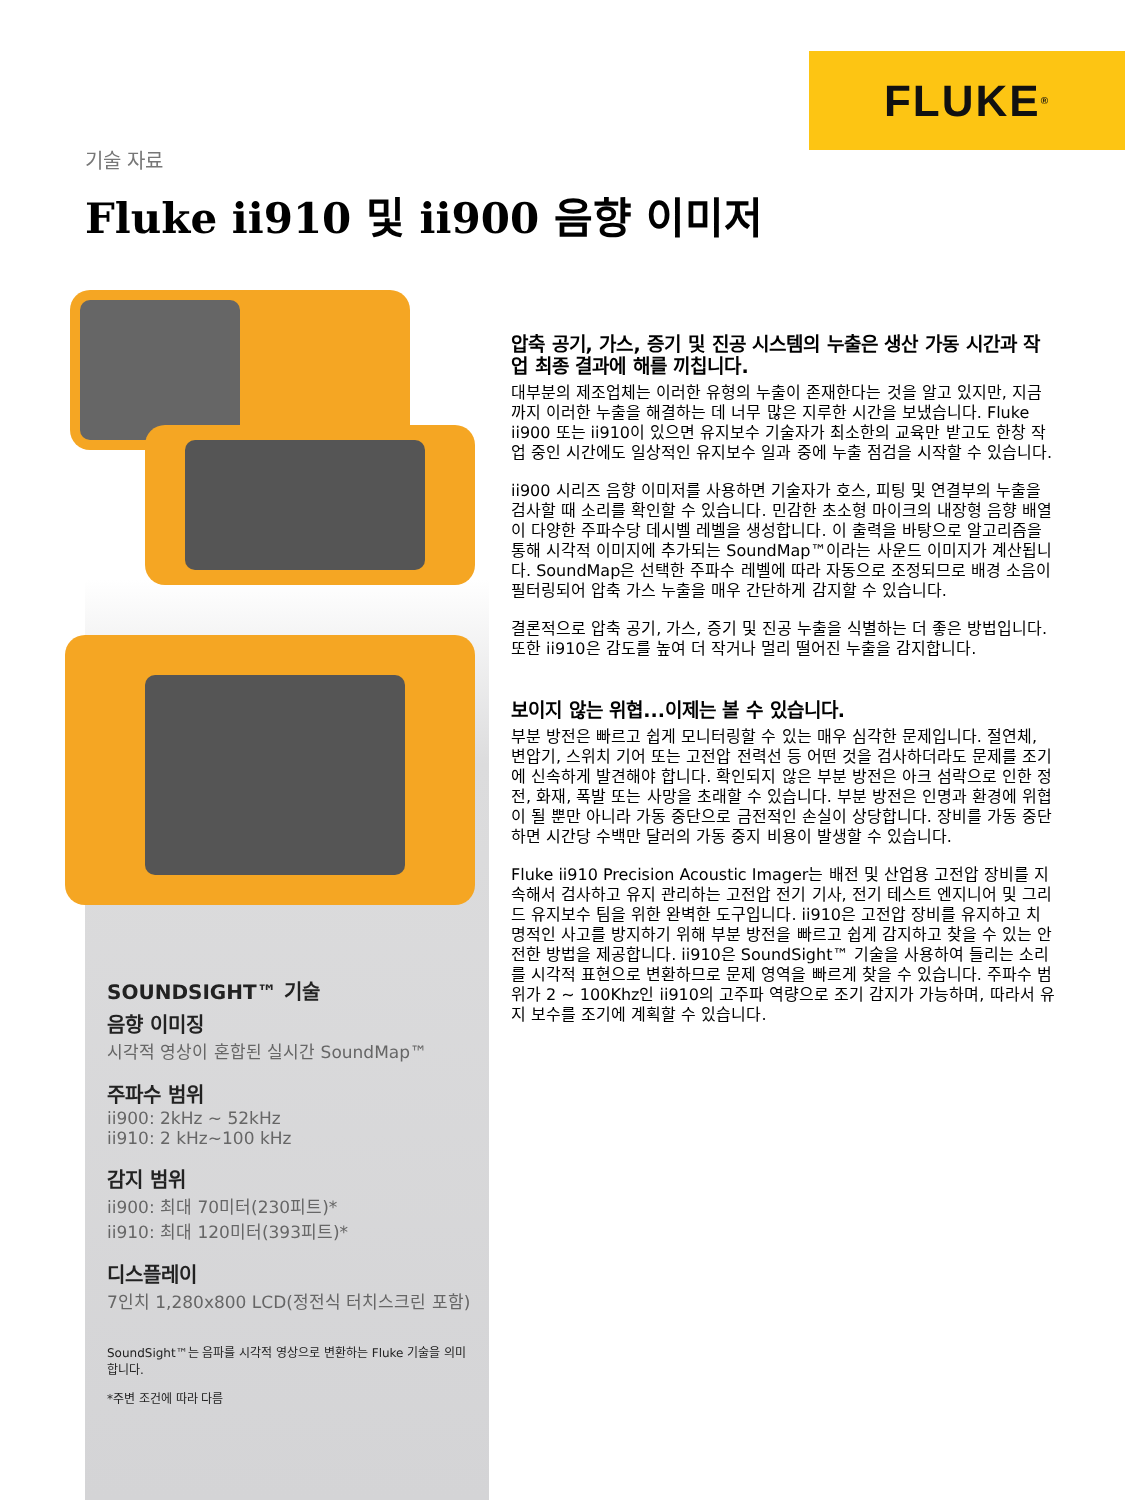FLUKE ®
기술 자료
Fluke ii910 및 ii900 음향 이미저
SOUNDSIGHT™ 기술
음향 이미징
시각적 영상이 혼합된 실시간 SoundMap™
주파수 범위
ii900: 2kHz ~ 52kHz
ii910: 2 kHz~100 kHz
감지 범위
ii900: 최대 70미터(230피트)*
ii910: 최대 120미터(393피트)*
디스플레이
7인치 1,280x800 LCD(정전식 터치스크린 포함)
SoundSight™는 음파를 시각적 영상으로 변환하는 Fluke 기술을 의미합니다.
*주변 조건에 따라 다름
압축 공기, 가스, 증기 및 진공 시스템의 누출은 생산 가동 시간과 작업 최종 결과에 해를 끼칩니다.
대부분의 제조업체는 이러한 유형의 누출이 존재한다는 것을 알고 있지만, 지금까지 이러한 누출을 해결하는 데 너무 많은 지루한 시간을 보냈습니다. Fluke ii900 또는 ii910이 있으면 유지보수 기술자가 최소한의 교육만 받고도 한창 작업 중인 시간에도 일상적인 유지보수 일과 중에 누출 점검을 시작할 수 있습니다.
ii900 시리즈 음향 이미저를 사용하면 기술자가 호스, 피팅 및 연결부의 누출을 검사할 때 소리를 확인할 수 있습니다. 민감한 초소형 마이크의 내장형 음향 배열이 다양한 주파수당 데시벨 레벨을 생성합니다. 이 출력을 바탕으로 알고리즘을 통해 시각적 이미지에 추가되는 SoundMap™이라는 사운드 이미지가 계산됩니다. SoundMap은 선택한 주파수 레벨에 따라 자동으로 조정되므로 배경 소음이 필터링되어 압축 가스 누출을 매우 간단하게 감지할 수 있습니다.
결론적으로 압축 공기, 가스, 증기 및 진공 누출을 식별하는 더 좋은 방법입니다. 또한 ii910은 감도를 높여 더 작거나 멀리 떨어진 누출을 감지합니다.
보이지 않는 위협...이제는 볼 수 있습니다.
부분 방전은 빠르고 쉽게 모니터링할 수 있는 매우 심각한 문제입니다. 절연체, 변압기, 스위치 기어 또는 고전압 전력선 등 어떤 것을 검사하더라도 문제를 조기에 신속하게 발견해야 합니다. 확인되지 않은 부분 방전은 아크 섬락으로 인한 정전, 화재, 폭발 또는 사망을 초래할 수 있습니다. 부분 방전은 인명과 환경에 위협이 될 뿐만 아니라 가동 중단으로 금전적인 손실이 상당합니다. 장비를 가동 중단하면 시간당 수백만 달러의 가동 중지 비용이 발생할 수 있습니다.
Fluke ii910 Precision Acoustic Imager는 배전 및 산업용 고전압 장비를 지속해서 검사하고 유지 관리하는 고전압 전기 기사, 전기 테스트 엔지니어 및 그리드 유지보수 팀을 위한 완벽한 도구입니다. ii910은 고전압 장비를 유지하고 치명적인 사고를 방지하기 위해 부분 방전을 빠르고 쉽게 감지하고 찾을 수 있는 안전한 방법을 제공합니다. ii910은 SoundSight™ 기술을 사용하여 들리는 소리를 시각적 표현으로 변환하므로 문제 영역을 빠르게 찾을 수 있습니다. 주파수 범위가 2 ~ 100Khz인 ii910의 고주파 역량으로 조기 감지가 가능하며, 따라서 유지 보수를 조기에 계획할 수 있습니다.